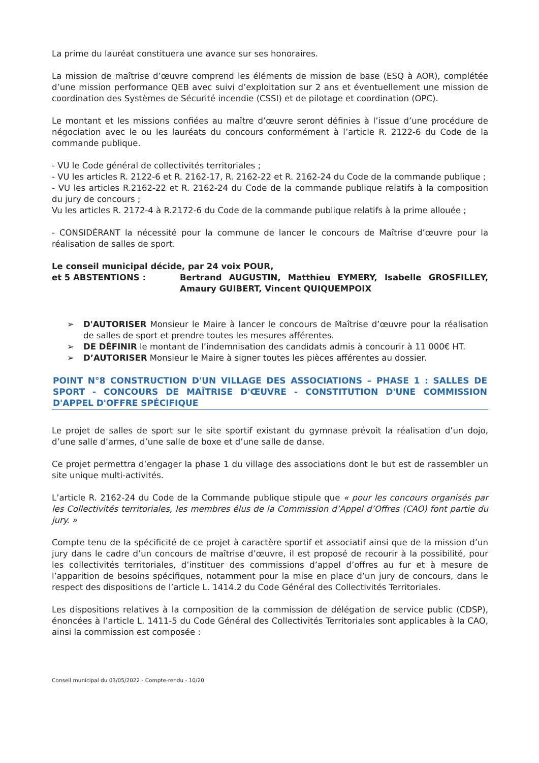La prime du lauréat constituera une avance sur ses honoraires.
La mission de maîtrise d’œuvre comprend les éléments de mission de base (ESQ à AOR), complétée d’une mission performance QEB avec suivi d’exploitation sur 2 ans et éventuellement une mission de coordination des Systèmes de Sécurité incendie (CSSI) et de pilotage et coordination (OPC).
Le montant et les missions confiées au maître d’œuvre seront définies à l’issue d’une procédure de négociation avec le ou les lauréats du concours conformément à l’article R. 2122-6 du Code de la commande publique.
- VU le Code général de collectivités territoriales ;
- VU les articles R. 2122-6 et R. 2162-17, R. 2162-22 et R. 2162-24 du Code de la commande publique ;
- VU les articles R.2162-22 et R. 2162-24 du Code de la commande publique relatifs à la composition du jury de concours ;
Vu les articles R. 2172-4 à R.2172-6 du Code de la commande publique relatifs à la prime allouée ;
- CONSIDÉRANT la nécessité pour la commune de lancer le concours de Maîtrise d’œuvre pour la réalisation de salles de sport.
Le conseil municipal décide, par 24 voix POUR,
et 5 ABSTENTIONS : Bertrand AUGUSTIN, Matthieu EYMERY, Isabelle GROSFILLEY, Amaury GUIBERT, Vincent QUIQUEMPOIX
➢ D'AUTORISER Monsieur le Maire à lancer le concours de Maîtrise d’œuvre pour la réalisation de salles de sport et prendre toutes les mesures afférentes.
➢ DE DÉFINIR le montant de l’indemnisation des candidats admis à concourir à 11 000€ HT.
➢ D’AUTORISER Monsieur le Maire à signer toutes les pièces afférentes au dossier.
POINT N°8 CONSTRUCTION D'UN VILLAGE DES ASSOCIATIONS – PHASE 1 : SALLES DE SPORT - CONCOURS DE MAÎTRISE D'ŒUVRE - CONSTITUTION D'UNE COMMISSION D'APPEL D'OFFRE SPÉCIFIQUE
Le projet de salles de sport sur le site sportif existant du gymnase prévoit la réalisation d’un dojo, d’une salle d’armes, d’une salle de boxe et d’une salle de danse.
Ce projet permettra d’engager la phase 1 du village des associations dont le but est de rassembler un site unique multi-activités.
L’article R. 2162-24 du Code de la Commande publique stipule que « pour les concours organisés par les Collectivités territoriales, les membres élus de la Commission d’Appel d’Offres (CAO) font partie du jury. »
Compte tenu de la spécificité de ce projet à caractère sportif et associatif ainsi que de la mission d’un jury dans le cadre d’un concours de maîtrise d’œuvre, il est proposé de recourir à la possibilité, pour les collectivités territoriales, d’instituer des commissions d’appel d’offres au fur et à mesure de l’apparition de besoins spécifiques, notamment pour la mise en place d’un jury de concours, dans le respect des dispositions de l’article L. 1414.2 du Code Général des Collectivités Territoriales.
Les dispositions relatives à la composition de la commission de délégation de service public (CDSP), énoncées à l’article L. 1411-5 du Code Général des Collectivités Territoriales sont applicables à la CAO, ainsi la commission est composée :
Conseil municipal du 03/05/2022 - Compte-rendu - 10/20